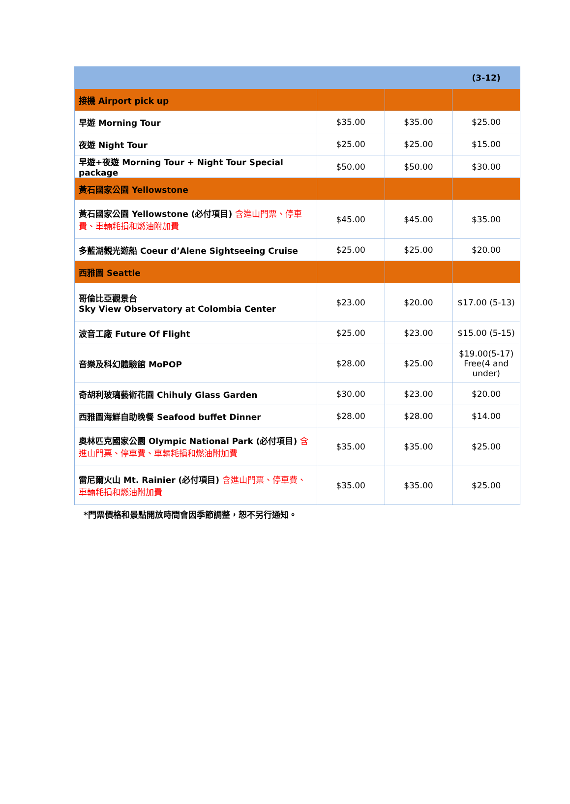| | | | (3-12) |
| --- | --- | --- | --- |
| 接機 Airport pick up | | | |
| 早遊 Morning Tour | $35.00 | $35.00 | $25.00 |
| 夜遊 Night Tour | $25.00 | $25.00 | $15.00 |
| 早遊+夜遊 Morning Tour + Night Tour Special package | $50.00 | $50.00 | $30.00 |
| 黃石國家公園 Yellowstone | | | |
| 黃石國家公園 Yellowstone (必付項目) 含進山門票、停車費、車輛耗損和燃油附加費 | $45.00 | $45.00 | $35.00 |
| 多藍湖觀光遊船 Coeur d’Alene Sightseeing Cruise | $25.00 | $25.00 | $20.00 |
| 西雅圖 Seattle | | | |
| 哥倫比亞觀景台 Sky View Observatory at Colombia Center | $23.00 | $20.00 | $17.00 (5-13) |
| 波音工廠 Future Of Flight | $25.00 | $23.00 | $15.00 (5-15) |
| 音樂及科幻體驗館 MoPOP | $28.00 | $25.00 | $19.00(5-17) Free(4 and under) |
| 奇胡利玻璃藝術花園 Chihuly Glass Garden | $30.00 | $23.00 | $20.00 |
| 西雅圖海鮮自助晚餐 Seafood buffet Dinner | $28.00 | $28.00 | $14.00 |
| 奧林匹克國家公園 Olympic National Park (必付項目) 含進山門票、停車費、車輛耗損和燃油附加費 | $35.00 | $35.00 | $25.00 |
| 雷尼爾火山 Mt. Rainier (必付項目) 含進山門票、停車費、車輛耗損和燃油附加費 | $35.00 | $35.00 | $25.00 |
*門票價格和景點開放時間會因季節調整，恕不另行通知。